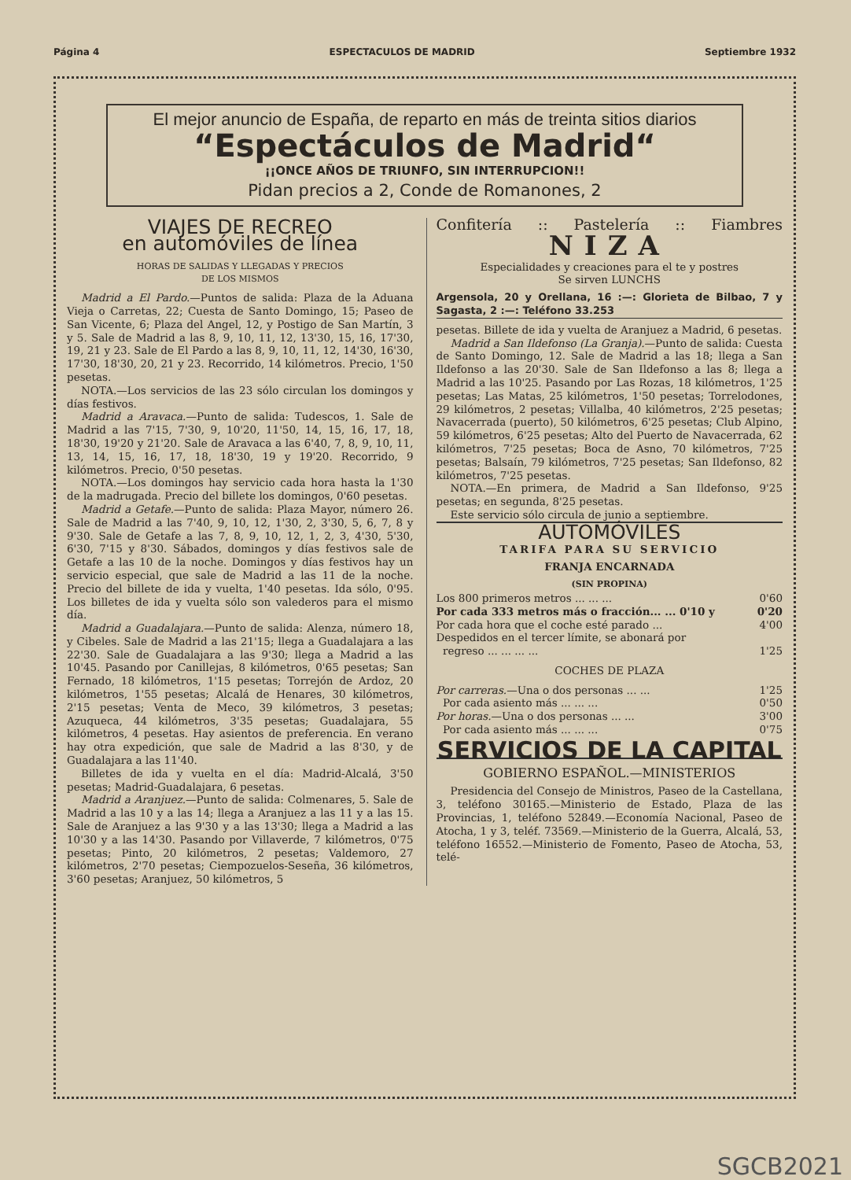Página 4 ESPECTACULOS DE MADRID Septiembre 1932
El mejor anuncio de España, de reparto en más de treinta sitios diarios
“Espectáculos de Madrid“
¡¡ONCE AÑOS DE TRIUNFO, SIN INTERRUPCION!!
Pidan precios a 2, Conde de Romanones, 2
VIAJES DE RECREO
en automóviles de línea
HORAS DE SALIDAS Y LLEGADAS Y PRECIOS
DE LOS MISMOS
Madrid a El Pardo.—Puntos de salida: Plaza de la Aduana Vieja o Carretas, 22; Cuesta de Santo Domingo, 15; Paseo de San Vicente, 6; Plaza del Angel, 12, y Postigo de San Martín, 3 y 5. Sale de Madrid a las 8, 9, 10, 11, 12, 13'30, 15, 16, 17'30, 19, 21 y 23. Sale de El Pardo a las 8, 9, 10, 11, 12, 14'30, 16'30, 17'30, 18'30, 20, 21 y 23. Recorrido, 14 kilómetros. Precio, 1'50 pesetas.
NOTA.—Los servicios de las 23 sólo circulan los domingos y días festivos.
Madrid a Aravaca.—Punto de salida: Tudescos, 1. Sale de Madrid a las 7'15, 7'30, 9, 10'20, 11'50, 14, 15, 16, 17, 18, 18'30, 19'20 y 21'20. Sale de Aravaca a las 6'40, 7, 8, 9, 10, 11, 13, 14, 15, 16, 17, 18, 18'30, 19 y 19'20. Recorrido, 9 kilómetros. Precio, 0'50 pesetas.
NOTA.—Los domingos hay servicio cada hora hasta la 1'30 de la madrugada. Precio del billete los domingos, 0'60 pesetas.
Madrid a Getafe.—Punto de salida: Plaza Mayor, número 26. Sale de Madrid a las 7'40, 9, 10, 12, 1'30, 2, 3'30, 5, 6, 7, 8 y 9'30. Sale de Getafe a las 7, 8, 9, 10, 12, 1, 2, 3, 4'30, 5'30, 6'30, 7'15 y 8'30. Sábados, domingos y días festivos sale de Getafe a las 10 de la noche. Domingos y días festivos hay un servicio especial, que sale de Madrid a las 11 de la noche. Precio del billete de ida y vuelta, 1'40 pesetas. Ida sólo, 0'95. Los billetes de ida y vuelta sólo son valederos para el mismo día.
Madrid a Guadalajara.—Punto de salida: Alenza, número 18, y Cibeles. Sale de Madrid a las 21'15; llega a Guadalajara a las 22'30. Sale de Guadalajara a las 9'30; llega a Madrid a las 10'45. Pasando por Canillejas, 8 kilómetros, 0'65 pesetas; San Fernado, 18 kilómetros, 1'15 pesetas; Torrejón de Ardoz, 20 kilómetros, 1'55 pesetas; Alcalá de Henares, 30 kilómetros, 2'15 pesetas; Venta de Meco, 39 kilómetros, 3 pesetas; Azuqueca, 44 kilómetros, 3'35 pesetas; Guadalajara, 55 kilómetros, 4 pesetas. Hay asientos de preferencia. En verano hay otra expedición, que sale de Madrid a las 8'30, y de Guadalajara a las 11'40.
Billetes de ida y vuelta en el día: Madrid-Alcalá, 3'50 pesetas; Madrid-Guadalajara, 6 pesetas.
Madrid a Aranjuez.—Punto de salida: Colmenares, 5. Sale de Madrid a las 10 y a las 14; llega a Aranjuez a las 11 y a las 15. Sale de Aranjuez a las 9'30 y a las 13'30; llega a Madrid a las 10'30 y a las 14'30. Pasando por Villaverde, 7 kilómetros, 0'75 pesetas; Pinto, 20 kilómetros, 2 pesetas; Valdemoro, 27 kilómetros, 2'70 pesetas; Ciempozuelos-Seseña, 36 kilómetros, 3'60 pesetas; Aranjuez, 50 kilómetros, 5
Confitería:: Pastelería:: Fiambres
NIZA
Especialidades y creaciones para el te y postres
Se sirven LUNCHS
Argensola, 20 y Orellana, 16 :—: Glorieta de Bilbao, 7 y Sagasta, 2 :—: Teléfono 33.253
pesetas. Billete de ida y vuelta de Aranjuez a Madrid, 6 pesetas.
Madrid a San Ildefonso (La Granja).—Punto de salida: Cuesta de Santo Domingo, 12. Sale de Madrid a las 18; llega a San Ildefonso a las 20'30. Sale de San Ildefonso a las 8; llega a Madrid a las 10'25. Pasando por Las Rozas, 18 kilómetros, 1'25 pesetas; Las Matas, 25 kilómetros, 1'50 pesetas; Torrelodones, 29 kilómetros, 2 pesetas; Villalba, 40 kilómetros, 2'25 pesetas; Navacerrada (puerto), 50 kilómetros, 6'25 pesetas; Club Alpino, 59 kilómetros, 6'25 pesetas; Alto del Puerto de Navacerrada, 62 kilómetros, 7'25 pesetas; Boca de Asno, 70 kilómetros, 7'25 pesetas; Balsaín, 79 kilómetros, 7'25 pesetas; San Ildefonso, 82 kilómetros, 7'25 pesetas.
NOTA.—En primera, de Madrid a San Ildefonso, 9'25 pesetas; en segunda, 8'25 pesetas.
Este servicio sólo circula de junio a septiembre.
AUTOMÓVILES
TARIFA PARA SU SERVICIO
FRANJA ENCARNADA
(SIN PROPINA)
Los 800 primeros metros ... ... ... 0'60
Por cada 333 metros más o fracción... ... 0'10 y 0'20
Por cada hora que el coche esté parado ... 4'00
Despedidos en el tercer límite, se abonará por
regreso ... ... ... ... 1'25
COCHES DE PLAZA
Por carreras.—Una o dos personas ... ... 1'25
Por cada asiento más ... ... ... 0'50
Por horas.—Una o dos personas ... ... 3'00
Por cada asiento más ... ... ... 0'75
SERVICIOS DE LA CAPITAL
GOBIERNO ESPAÑOL.—MINISTERIOS
Presidencia del Consejo de Ministros, Paseo de la Castellana, 3, teléfono 30165.—Ministerio de Estado, Plaza de las Provincias, 1, teléfono 52849.—Economía Nacional, Paseo de Atocha, 1 y 3, teléf. 73569.—Ministerio de la Guerra, Alcalá, 53, teléfono 16552.—Ministerio de Fomento, Paseo de Atocha, 53, telé-
SGCB2021